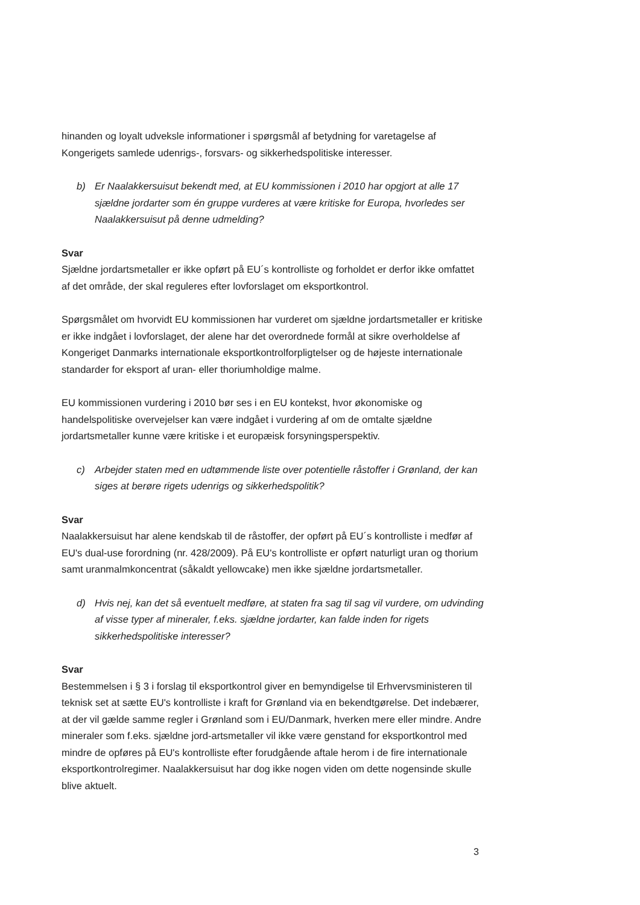hinanden og loyalt udveksle informationer i spørgsmål af betydning for varetagelse af Kongerigets samlede udenrigs-, forsvars- og sikkerhedspolitiske interesser.
b) Er Naalakkersuisut bekendt med, at EU kommissionen i 2010 har opgjort at alle 17 sjældne jordarter som én gruppe vurderes at være kritiske for Europa, hvorledes ser Naalakkersuisut på denne udmelding?
Svar
Sjældne jordartsmetaller er ikke opført på EU´s kontrolliste og forholdet er derfor ikke omfattet af det område, der skal reguleres efter lovforslaget om eksportkontrol.
Spørgsmålet om hvorvidt EU kommissionen har vurderet om sjældne jordartsmetaller er kritiske er ikke indgået i lovforslaget, der alene har det overordnede formål at sikre overholdelse af Kongeriget Danmarks internationale eksportkontrolforpligtelser og de højeste internationale standarder for eksport af uran- eller thoriumholdige malme.
EU kommissionen vurdering i 2010 bør ses i en EU kontekst, hvor økonomiske og handelspolitiske overvejelser kan være indgået i vurdering af om de omtalte sjældne jordartsmetaller kunne være kritiske i et europæisk forsyningsperspektiv.
c) Arbejder staten med en udtømmende liste over potentielle råstoffer i Grønland, der kan siges at berøre rigets udenrigs og sikkerhedspolitik?
Svar
Naalakkersuisut har alene kendskab til de råstoffer, der opført på EU´s kontrolliste i medfør af EU's dual-use forordning (nr. 428/2009). På EU's kontrolliste er opført naturligt uran og thorium samt uranmalmkoncentrat (såkaldt yellowcake) men ikke sjældne jordartsmetaller.
d) Hvis nej, kan det så eventuelt medføre, at staten fra sag til sag vil vurdere, om udvinding af visse typer af mineraler, f.eks. sjældne jordarter, kan falde inden for rigets sikkerhedspolitiske interesser?
Svar
Bestemmelsen i § 3 i forslag til eksportkontrol giver en bemyndigelse til Erhvervsministeren til teknisk set at sætte EU's kontrolliste i kraft for Grønland via en bekendtgørelse. Det indebærer, at der vil gælde samme regler i Grønland som i EU/Danmark, hverken mere eller mindre. Andre mineraler som f.eks. sjældne jord-artsmetaller vil ikke være genstand for eksportkontrol med mindre de opføres på EU's kontrolliste efter forudgående aftale herom i de fire internationale eksportkontrolregimer. Naalakkersuisut har dog ikke nogen viden om dette nogensinde skulle blive aktuelt.
3